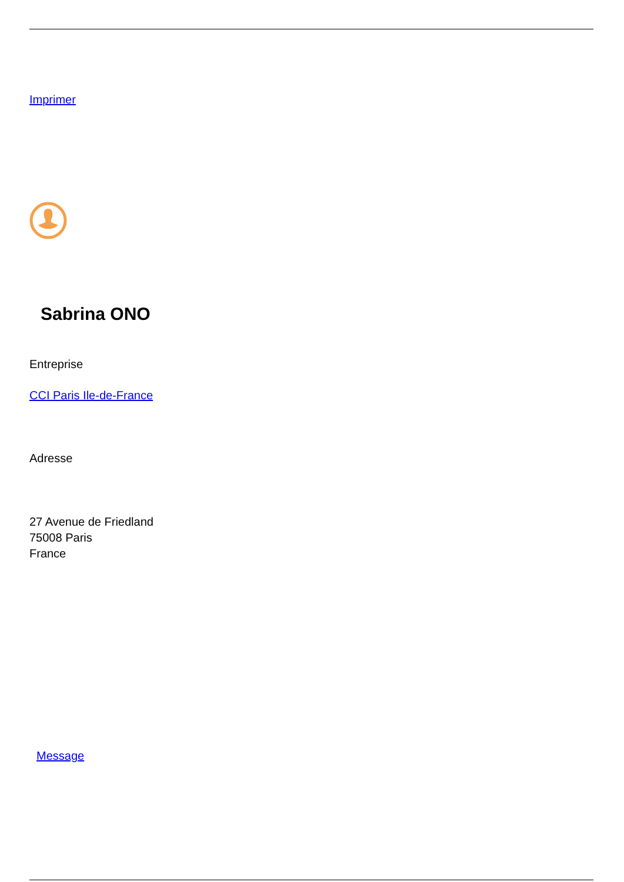Imprimer
Sabrina ONO
Entreprise
CCI Paris Ile-de-France
Adresse
27 Avenue de Friedland
75008 Paris
France
Message